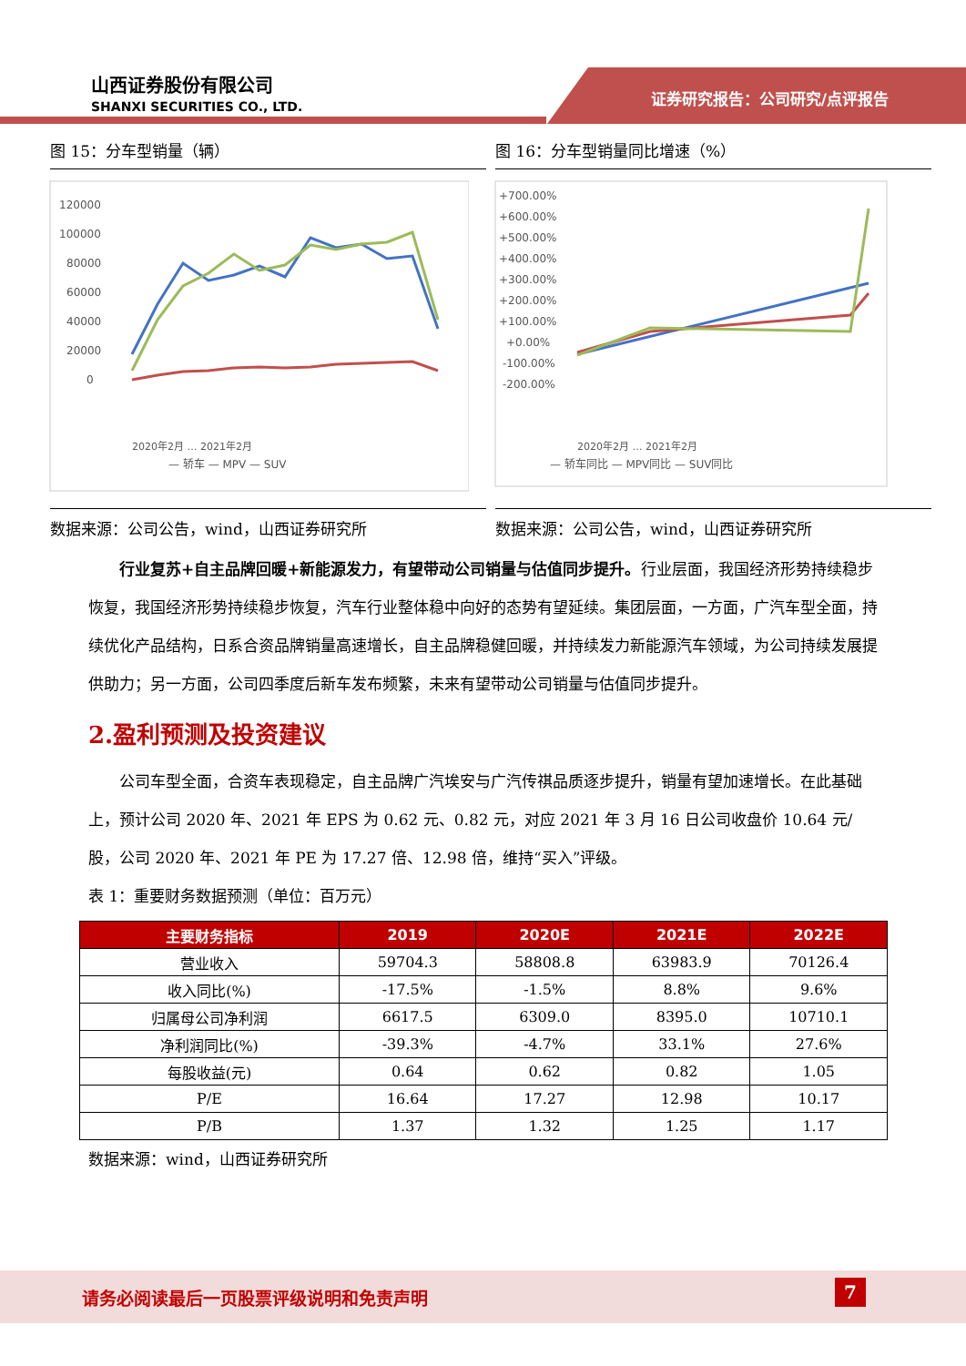山西证券股份有限公司
SHANXI SECURITIES CO., LTD.
证券研究报告：公司研究/点评报告
图 15：分车型销量（辆）
120000
100000
80000
60000
40000
20000
0
— 轿车 — MPV — SUV
2020年2月 … 2021年2月
数据来源：公司公告，wind，山西证券研究所
图 16：分车型销量同比增速（%）
+700.00%
+600.00%
+500.00%
+400.00%
+300.00%
+200.00%
+100.00%
+0.00%
-100.00%
-200.00%
— 轿车同比 — MPV同比 — SUV同比
2020年2月 … 2021年2月
数据来源：公司公告，wind，山西证券研究所
行业复苏+自主品牌回暖+新能源发力，有望带动公司销量与估值同步提升。行业层面，我国经济形势持续稳步恢复，我国经济形势持续稳步恢复，汽车行业整体稳中向好的态势有望延续。集团层面，一方面，广汽车型全面，持续优化产品结构，日系合资品牌销量高速增长，自主品牌稳健回暖，并持续发力新能源汽车领域，为公司持续发展提供助力；另一方面，公司四季度后新车发布频繁，未来有望带动公司销量与估值同步提升。
2.盈利预测及投资建议
公司车型全面，合资车表现稳定，自主品牌广汽埃安与广汽传祺品质逐步提升，销量有望加速增长。在此基础上，预计公司 2020 年、2021 年 EPS 为 0.62 元、0.82 元，对应 2021 年 3 月 16 日公司收盘价 10.64 元/股，公司 2020 年、2021 年 PE 为 17.27 倍、12.98 倍，维持“买入”评级。
表 1：重要财务数据预测（单位：百万元）
| 主要财务指标 | 2019 | 2020E | 2021E | 2022E |
| --- | --- | --- | --- | --- |
| 营业收入 | 59704.3 | 58808.8 | 63983.9 | 70126.4 |
| 收入同比(%) | -17.5% | -1.5% | 8.8% | 9.6% |
| 归属母公司净利润 | 6617.5 | 6309.0 | 8395.0 | 10710.1 |
| 净利润同比(%) | -39.3% | -4.7% | 33.1% | 27.6% |
| 每股收益(元) | 0.64 | 0.62 | 0.82 | 1.05 |
| P/E | 16.64 | 17.27 | 12.98 | 10.17 |
| P/B | 1.37 | 1.32 | 1.25 | 1.17 |
数据来源：wind，山西证券研究所
请务必阅读最后一页股票评级说明和免责声明 7